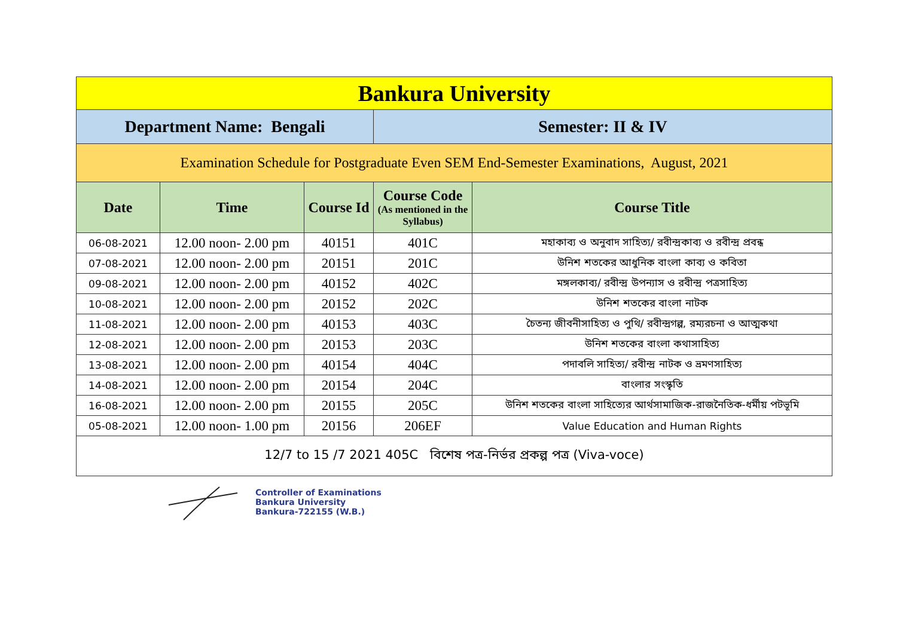| Bankura University | | | | |
| Department Name: Bengali | | | Semester: II & IV | |
| Examination Schedule for Postgraduate Even SEM End-Semester Examinations, August, 2021 | | | | |
| Date | Time | Course Id | Course Code (As mentioned in the Syllabus) | Course Title |
| 06-08-2021 | 12.00 noon- 2.00 pm | 40151 | 401C | মহাকাব্য ও অনুবাদ সাহিত্য/ রবীন্দ্রকাব্য ও রবীন্দ্র প্রবন্ধ |
| 07-08-2021 | 12.00 noon- 2.00 pm | 20151 | 201C | উনিশ শতকের আধুনিক বাংলা কাব্য ও কবিতা |
| 09-08-2021 | 12.00 noon- 2.00 pm | 40152 | 402C | মঙ্গলকাব্য/ রবীন্দ্র উপন্যাস ও রবীন্দ্র পত্রসাহিত্য |
| 10-08-2021 | 12.00 noon- 2.00 pm | 20152 | 202C | উনিশ শতকের বাংলা নাটক |
| 11-08-2021 | 12.00 noon- 2.00 pm | 40153 | 403C | চৈতন্য জীবনীসাহিত্য ও পুথি/ রবীন্দ্রগল্প, রম্যরচনা ও আত্মকথা |
| 12-08-2021 | 12.00 noon- 2.00 pm | 20153 | 203C | উনিশ শতকের বাংলা কথাসাহিত্য |
| 13-08-2021 | 12.00 noon- 2.00 pm | 40154 | 404C | পদাবলি সাহিত্য/ রবীন্দ্র নাটক ও ভ্রমণসাহিত্য |
| 14-08-2021 | 12.00 noon- 2.00 pm | 20154 | 204C | বাংলার সংস্কৃতি |
| 16-08-2021 | 12.00 noon- 2.00 pm | 20155 | 205C | উনিশ শতকের বাংলা সাহিত্যের আর্থসামাজিক-রাজনৈতিক-ধর্মীয় পটভূমি |
| 05-08-2021 | 12.00 noon- 1.00 pm | 20156 | 206EF | Value Education and Human Rights |
| 12/7 to 15 /7 2021 405C বিশেষ পত্র-নির্ভর প্রকল্প পত্র (Viva-voce) | | | | |
Controller of Examinations
Bankura University
Bankura-722155 (W.B.)